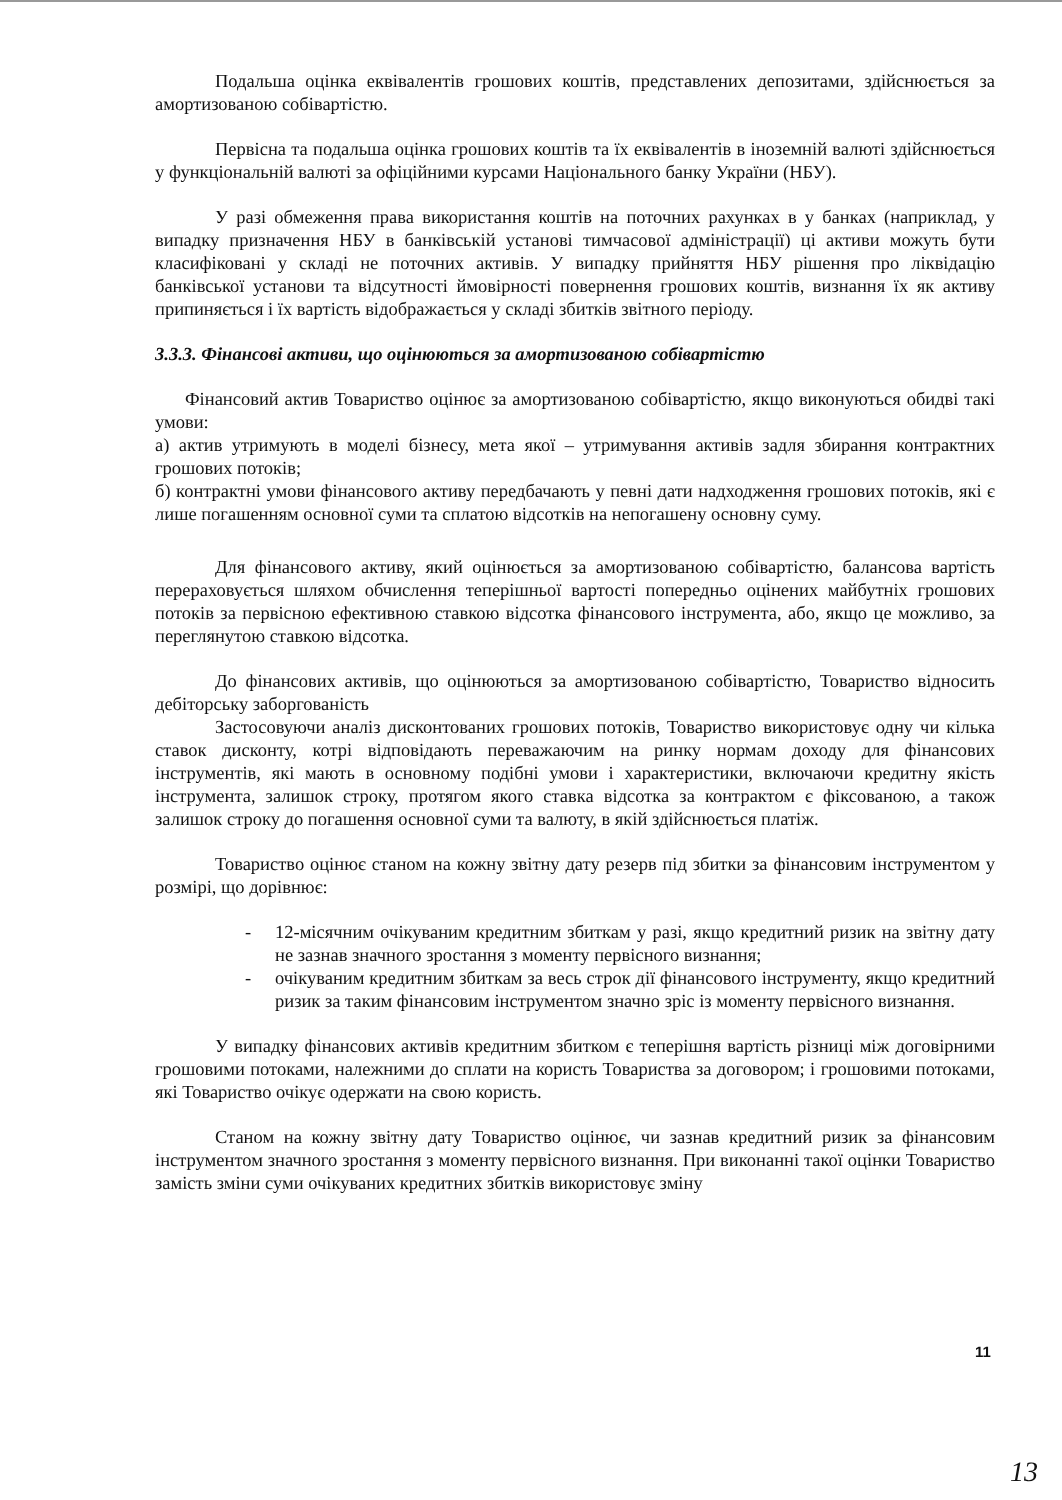Подальша оцінка еквівалентів грошових коштів, представлених депозитами, здійснюється за амортизованою собівартістю.
Первісна та подальша оцінка грошових коштів та їх еквівалентів в іноземній валюті здійснюється у функціональній валюті за офіційними курсами Національного банку України (НБУ).
У разі обмеження права використання коштів на поточних рахунках в у банках (наприклад, у випадку призначення НБУ в банківській установі тимчасової адміністрації) ці активи можуть бути класифіковані у складі не поточних активів. У випадку прийняття НБУ рішення про ліквідацію банківської установи та відсутності ймовірності повернення грошових коштів, визнання їх як активу припиняється і їх вартість відображається у складі збитків звітного періоду.
3.3.3. Фінансові активи, що оцінюються за амортизованою собівартістю
Фінансовий актив Товариство оцінює за амортизованою собівартістю, якщо виконуються обидві такі умови:
а) актив утримують в моделі бізнесу, мета якої – утримування активів задля збирання контрактних грошових потоків;
б) контрактні умови фінансового активу передбачають у певні дати надходження грошових потоків, які є лише погашенням основної суми та сплатою відсотків на непогашену основну суму.
Для фінансового активу, який оцінюється за амортизованою собівартістю, балансова вартість перераховується шляхом обчислення теперішньої вартості попередньо оцінених майбутніх грошових потоків за первісною ефективною ставкою відсотка фінансового інструмента, або, якщо це можливо, за переглянутою ставкою відсотка.
До фінансових активів, що оцінюються за амортизованою собівартістю, Товариство відносить дебіторську заборгованість
Застосовуючи аналіз дисконтованих грошових потоків, Товариство використовує одну чи кілька ставок дисконту, котрі відповідають переважаючим на ринку нормам доходу для фінансових інструментів, які мають в основному подібні умови і характеристики, включаючи кредитну якість інструмента, залишок строку, протягом якого ставка відсотка за контрактом є фіксованою, а також залишок строку до погашення основної суми та валюту, в якій здійснюється платіж.
Товариство оцінює станом на кожну звітну дату резерв під збитки за фінансовим інструментом у розмірі, що дорівнює:
- 12-місячним очікуваним кредитним збиткам у разі, якщо кредитний ризик на звітну дату не зазнав значного зростання з моменту первісного визнання;
- очікуваним кредитним збиткам за весь строк дії фінансового інструменту, якщо кредитний ризик за таким фінансовим інструментом значно зріс із моменту первісного визнання.
У випадку фінансових активів кредитним збитком є теперішня вартість різниці між договірними грошовими потоками, належними до сплати на користь Товариства за договором; і грошовими потоками, які Товариство очікує одержати на свою користь.
Станом на кожну звітну дату Товариство оцінює, чи зазнав кредитний ризик за фінансовим інструментом значного зростання з моменту первісного визнання. При виконанні такої оцінки Товариство замість зміни суми очікуваних кредитних збитків використовує зміну
11
13